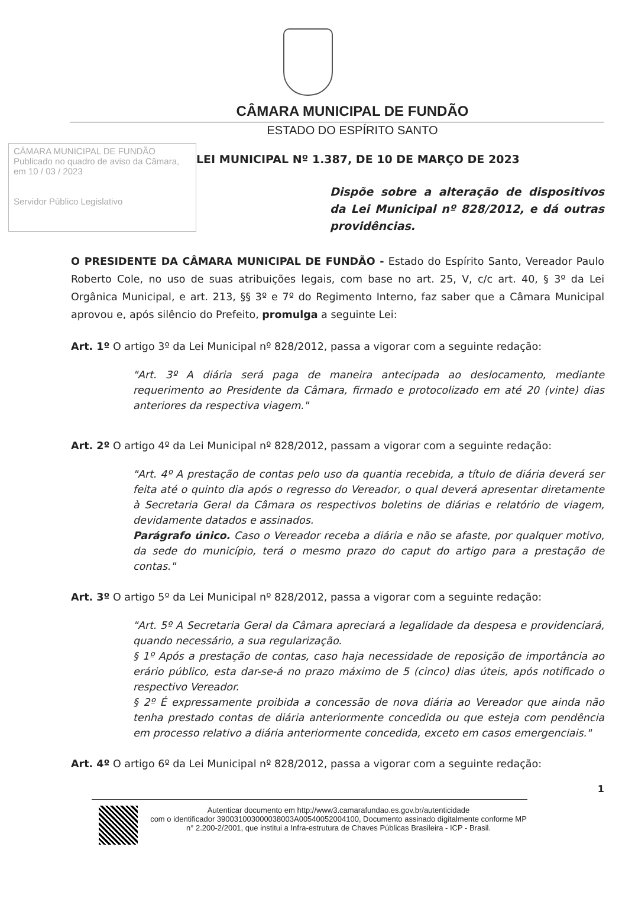CÂMARA MUNICIPAL DE FUNDÃO
ESTADO DO ESPÍRITO SANTO
CÂMARA MUNICIPAL DE FUNDÃO
Publicado no quadro de aviso da Câmara, em 10 / 03 / 2023
Servidor Público Legislativo
LEI MUNICIPAL Nº 1.387, DE 10 DE MARÇO DE 2023
Dispõe sobre a alteração de dispositivos da Lei Municipal nº 828/2012, e dá outras providências.
O PRESIDENTE DA CÂMARA MUNICIPAL DE FUNDÃO - Estado do Espírito Santo, Vereador Paulo Roberto Cole, no uso de suas atribuições legais, com base no art. 25, V, c/c art. 40, § 3º da Lei Orgânica Municipal, e art. 213, §§ 3º e 7º do Regimento Interno, faz saber que a Câmara Municipal aprovou e, após silêncio do Prefeito, promulga a seguinte Lei:
Art. 1º O artigo 3º da Lei Municipal nº 828/2012, passa a vigorar com a seguinte redação:
"Art. 3º A diária será paga de maneira antecipada ao deslocamento, mediante requerimento ao Presidente da Câmara, firmado e protocolizado em até 20 (vinte) dias anteriores da respectiva viagem."
Art. 2º O artigo 4º da Lei Municipal nº 828/2012, passam a vigorar com a seguinte redação:
"Art. 4º A prestação de contas pelo uso da quantia recebida, a título de diária deverá ser feita até o quinto dia após o regresso do Vereador, o qual deverá apresentar diretamente à Secretaria Geral da Câmara os respectivos boletins de diárias e relatório de viagem, devidamente datados e assinados.
Parágrafo único. Caso o Vereador receba a diária e não se afaste, por qualquer motivo, da sede do município, terá o mesmo prazo do caput do artigo para a prestação de contas."
Art. 3º O artigo 5º da Lei Municipal nº 828/2012, passa a vigorar com a seguinte redação:
"Art. 5º A Secretaria Geral da Câmara apreciará a legalidade da despesa e providenciará, quando necessário, a sua regularização.
§ 1º Após a prestação de contas, caso haja necessidade de reposição de importância ao erário público, esta dar-se-á no prazo máximo de 5 (cinco) dias úteis, após notificado o respectivo Vereador.
§ 2º É expressamente proibida a concessão de nova diária ao Vereador que ainda não tenha prestado contas de diária anteriormente concedida ou que esteja com pendência em processo relativo a diária anteriormente concedida, exceto em casos emergenciais."
Art. 4º O artigo 6º da Lei Municipal nº 828/2012, passa a vigorar com a seguinte redação:
1
Autenticar documento em http://www3.camarafundao.es.gov.br/autenticidade
com o identificador 390031003000038003A00540052004100, Documento assinado digitalmente conforme MP n° 2.200-2/2001, que institui a Infra-estrutura de Chaves Públicas Brasileira - ICP - Brasil.